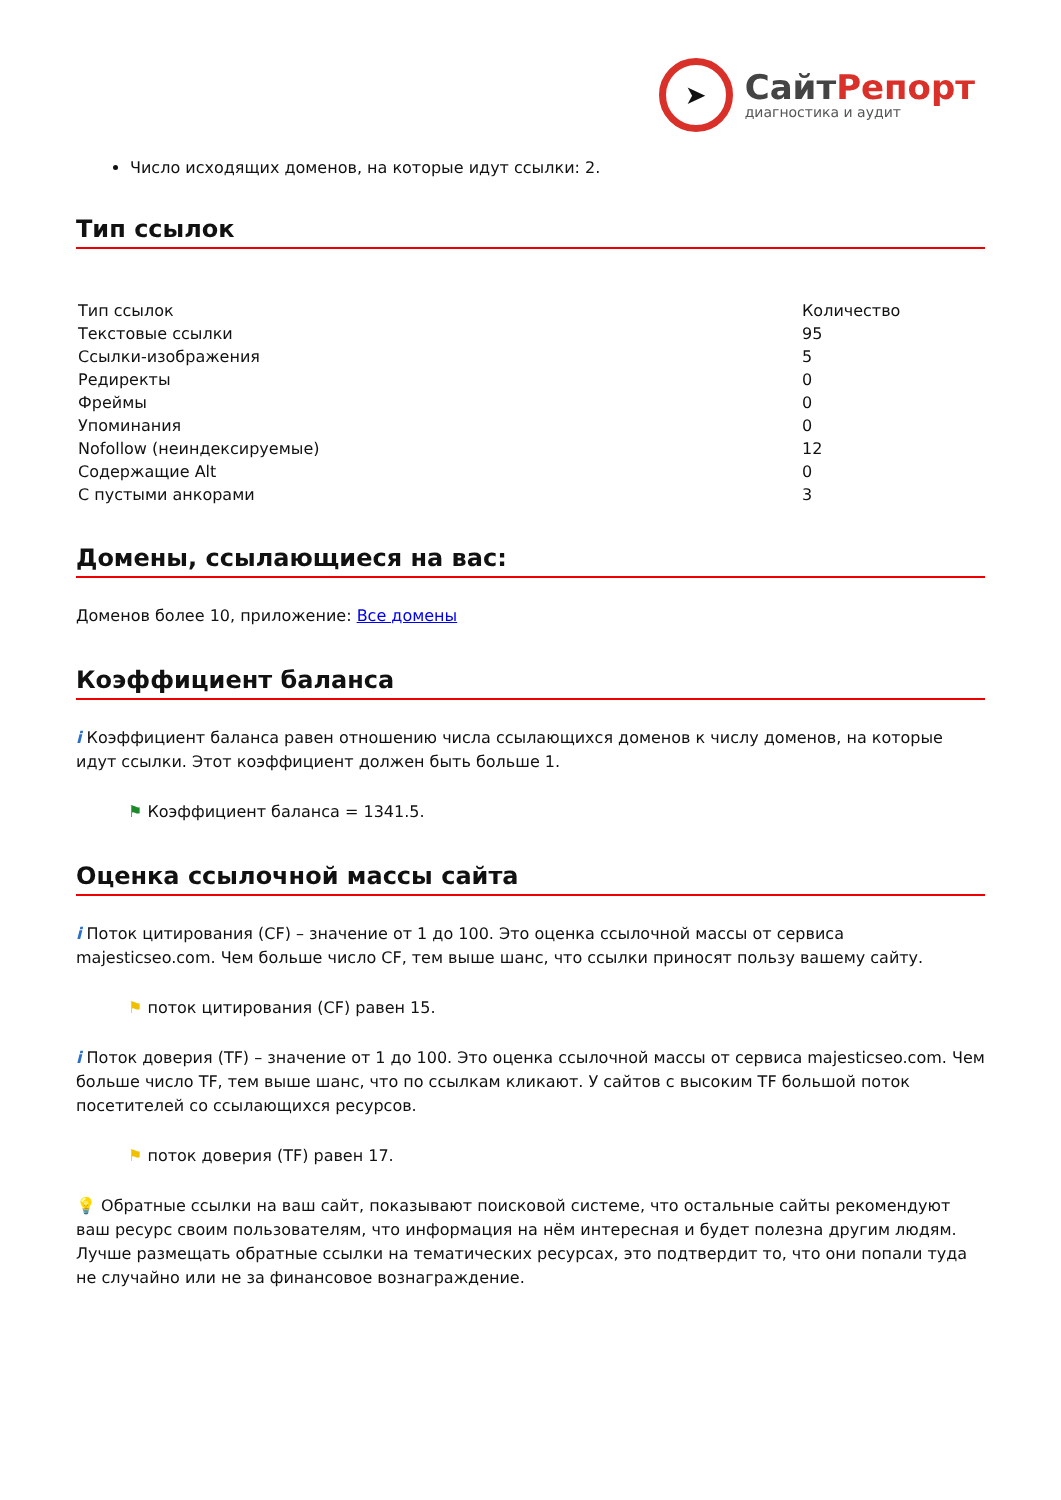➤
СайтРепорт
диагностика и аудит
Число исходящих доменов, на которые идут ссылки: 2.
Тип ссылок
| Тип ссылок | Количество |
| Текстовые ссылки | 95 |
| Ссылки-изображения | 5 |
| Редиректы | 0 |
| Фреймы | 0 |
| Упоминания | 0 |
| Nofollow (неиндексируемые) | 12 |
| Содержащие Alt | 0 |
| С пустыми анкорами | 3 |
Домены, ссылающиеся на вас:
Доменов более 10, приложение: Все домены
Коэффициент баланса
i Коэффициент баланса равен отношению числа ссылающихся доменов к числу доменов, на которые идут ссылки. Этот коэффициент должен быть больше 1.
⚑ Коэффициент баланса = 1341.5.
Оценка ссылочной массы сайта
i Поток цитирования (CF) – значение от 1 до 100. Это оценка ссылочной массы от сервиса majesticseo.com. Чем больше число CF, тем выше шанс, что ссылки приносят пользу вашему сайту.
⚑ поток цитирования (CF) равен 15.
i Поток доверия (TF) – значение от 1 до 100. Это оценка ссылочной массы от сервиса majesticseo.com. Чем больше число TF, тем выше шанс, что по ссылкам кликают. У сайтов с высоким TF большой поток посетителей со ссылающихся ресурсов.
⚑ поток доверия (TF) равен 17.
💡 Обратные ссылки на ваш сайт, показывают поисковой системе, что остальные сайты рекомендуют ваш ресурс своим пользователям, что информация на нём интересная и будет полезна другим людям.
Лучше размещать обратные ссылки на тематических ресурсах, это подтвердит то, что они попали туда не случайно или не за финансовое вознаграждение.